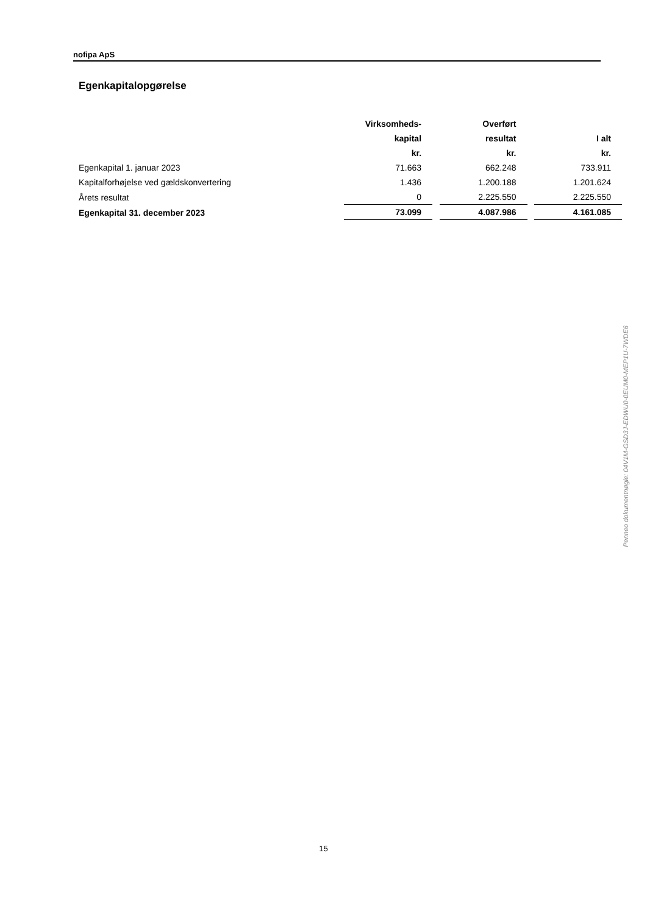nofipa ApS
Egenkapitalopgørelse
| | Virksomheds- | | Overført | | |
| --- | --- | --- | --- | --- | --- |
| | kapital | | resultat | | I alt |
| | kr. | | kr. | | kr. |
| Egenkapital 1. januar 2023 | 71.663 | | 662.248 | | 733.911 |
| Kapitalforhøjelse ved gældskonvertering | 1.436 | | 1.200.188 | | 1.201.624 |
| Årets resultat | 0 | | 2.225.550 | | 2.225.550 |
| Egenkapital 31. december 2023 | 73.099 | | 4.087.986 | | 4.161.085 |
15
Penneo dokumentnøgle: 04V1M-GSD3J-EDWU0-0EUM0-MEP1U-7WDE6